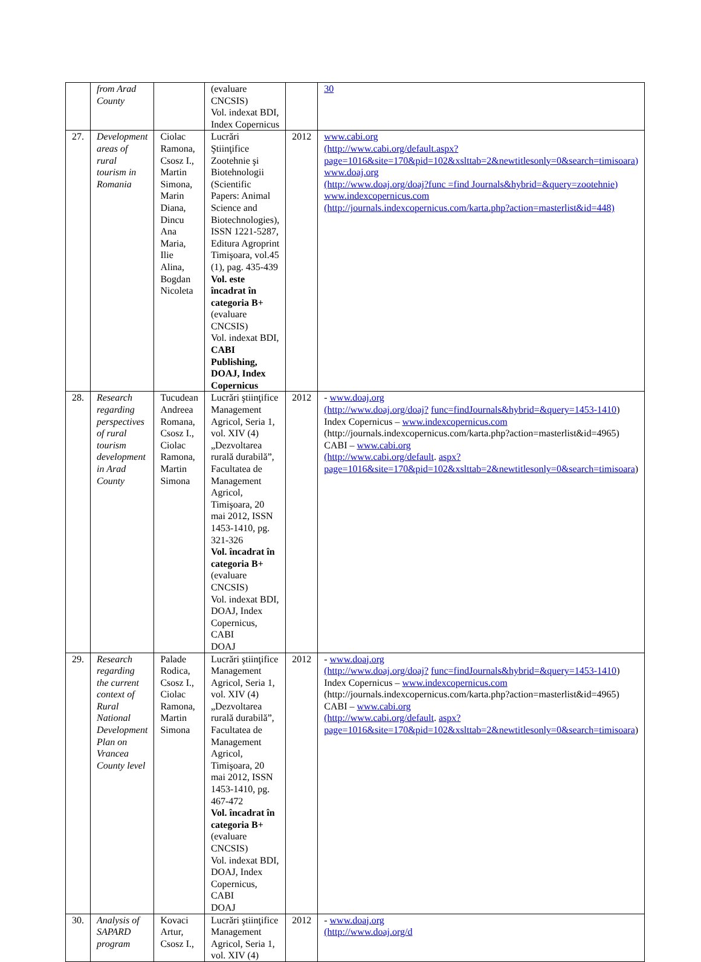| | from Arad County | | (evaluare CNCSIS) Vol. indexat BDI, Index Copernicus | | 30 |
| 27. | Development areas of rural tourism in Romania | Ciolac Ramona, Csosz I., Martin Simona, Marin Diana, Dincu Ana Maria, Ilie Alina, Bogdan Nicoleta | Lucrări Ştiinţifice Zootehnie şi Biotehnologii (Scientific Papers: Animal Science and Biotechnologies), ISSN 1221-5287, Editura Agroprint Timişoara, vol.45 (1), pag. 435-439 Vol. este încadrat în categoria B+ (evaluare CNCSIS) Vol. indexat BDI, CABI Publishing, DOAJ, Index Copernicus | 2012 | www.cabi.org (http://www.cabi.org/default.aspx?page=1016&site=170&pid=102&xslttab=2&newtitlesonly=0&search=timisoara) www.doaj.org (http://www.doaj.org/doaj?func =find Journals&hybrid=&query=zootehnie) www.indexcopernicus.com (http://journals.indexcopernicus.com/karta.php?action=masterlist&id=448) |
| 28. | Research regarding perspectives of rural tourism development in Arad County | Tucudean Andreea Romana, Csosz I., Ciolac Ramona, Martin Simona | Lucrări ştiinţifice Management Agricol, Seria 1, vol. XIV (4) „Dezvoltarea rurală durabilă”, Facultatea de Management Agricol, Timişoara, 20 mai 2012, ISSN 1453-1410, pg. 321-326 Vol. încadrat în categoria B+ (evaluare CNCSIS) Vol. indexat BDI, DOAJ, Index Copernicus, CABI DOAJ | 2012 | - www.doaj.org (http://www.doaj.org/doaj? func=findJournals&hybrid=&query=1453-1410 ) Index Copernicus – www.indexcopernicus.com (http://journals.indexcopernicus.com/karta.php?action=masterlist&id=4965) CABI – www.cabi.org (http://www.cabi.org/default . aspx?page=1016&site=170&pid=102&xslttab=2&newtitlesonly=0&search=timisoara ) |
| 29. | Research regarding the current context of Rural National Development Plan on Vrancea County level | Palade Rodica, Csosz I., Ciolac Ramona, Martin Simona | Lucrări ştiinţifice Management Agricol, Seria 1, vol. XIV (4) „Dezvoltarea rurală durabilă”, Facultatea de Management Agricol, Timişoara, 20 mai 2012, ISSN 1453-1410, pg. 467-472 Vol. încadrat în categoria B+ (evaluare CNCSIS) Vol. indexat BDI, DOAJ, Index Copernicus, CABI DOAJ | 2012 | - www.doaj.org (http://www.doaj.org/doaj? func=findJournals&hybrid=&query=1453-1410 ) Index Copernicus – www.indexcopernicus.com (http://journals.indexcopernicus.com/karta.php?action=masterlist&id=4965) CABI – www.cabi.org (http://www.cabi.org/default . aspx?page=1016&site=170&pid=102&xslttab=2&newtitlesonly=0&search=timisoara ) |
| 30. | Analysis of SAPARD program | Kovaci Artur, Csosz I., | Lucrări ştiinţifice Management Agricol, Seria 1, vol. XIV (4) | 2012 | - www.doaj.org (http://www.doaj.org/d |